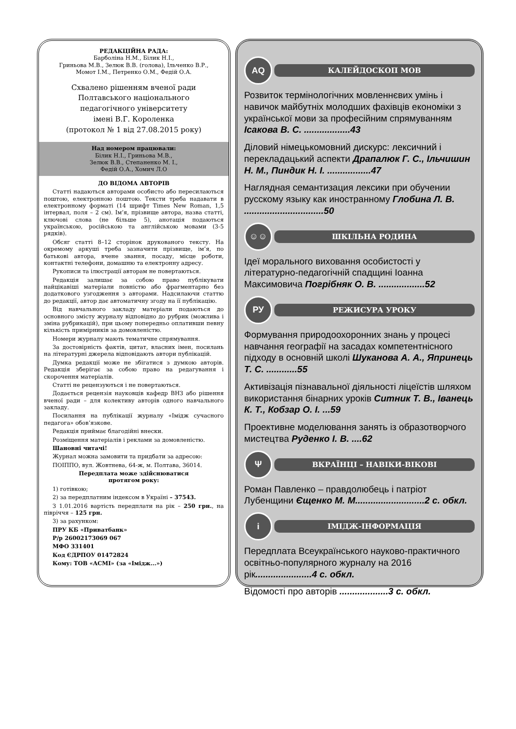РЕДАКЦІЙНА РАДА:
Барболіна Н.М., Білик Н.І.,
Гриньова М.В., Зелюк В.В. (голова), Ільченко В.Р.,
Момот І.М., Петренко О.М., Федій О.А.
Схвалено рішенням вченої ради
Полтавського національного
педагогічного університету
імені В.Г. Короленка
(протокол № 1 від 27.08.2015 року)
Над номером працювали:
Білик Н.І., Гриньова М.В.,
Зелюк В.В., Степаненко М. І.,
Федій О.А., Хомич Л.О
ДО ВІДОМА АВТОРІВ
Статті надаються авторами особисто або пересилаються поштою, електронною поштою. Тексти треба надавати в електронному форматі (14 шрифт Times New Roman, 1,5 інтервал, поля – 2 см). Ім’я, прізвище автора, назва статті, ключові слова (не більше 5), анотація подаються українською, російською та англійською мовами (3-5 рядків).
Обсяг статті 8–12 сторінок друкованого тексту. На окремому аркуші треба зазначити прізвище, ім’я, по батькові автора, вчене звання, посаду, місце роботи, контактні телефони, домашню та електронну адресу.
Рукописи та ілюстрації авторам не повертаються.
Редакція залишає за собою право публікувати найцікавіші матеріали повністю або фрагментарно без додаткового узгодження з авторами. Надсилаючи статтю до редакції, автор дає автоматичну згоду на її публікацію.
Від навчального закладу матеріали подаються до основного змісту журналу відповідно до рубрик (можлива і зміна рубрикацій), при цьому попередньо оплативши певну кількість примірників за домовленістю.
Номери журналу мають тематичне спрямування.
За достовірність фактів, цитат, власних імен, посилань на літературні джерела відповідають автори публікацій.
Думка редакції може не збігатися з думкою авторів. Редакція зберігає за собою право на редагування і скорочення матеріалів.
Статті не рецензуються і не повертаються.
Додається рецензія науковців кафедр ВНЗ або рішення вченої ради – для колективу авторів одного навчального закладу.
Посилання на публікації журналу «Імідж сучасного педагога» обов’язкове.
Редакція приймає благодійні внески.
Розміщення матеріалів і реклами за домовленістю.
Шановні читачі!
Журнал можна замовити та придбати за адресою:
ПОІППО, вул. Жовтнева, 64-ж, м. Полтава, 36014.
Передплата може здійснюватися
протягом року:
1) готівкою;
2) за передплатним індексом в Україні – 37543.
З 1.01.2016 вартість передплати на рік – 250 грн., на півріччя – 125 грн.
3) за рахунком:
ПРУ КБ «Приватбанк»
Р/р 26002173069 067
МФО 331401
Код ЄДРПОУ 01472824
Кому: ТОВ «АСМІ» (за «Імідж...»)
AQ
КАЛЕЙДОСКОП МОВ
Розвиток термінологічних мовленнєвих умінь і навичок майбутніх молодших фахівців економіки з української мови за професійним спрямуванням Ісакова В. С. ..................43
Діловий німецькомовний дискурс: лексичний і перекладацький аспекти Драпалюк Г. С., Ільчишин Н. М., Пиндик Н. І. .................47
Наглядная семантизация лексики при обучении русскому языку как иностранному Глобина Л. В. ...............................50
☺☺
ШКІЛЬНА РОДИНА
Ідеї морального виховання особистості у літературно-педагогічній спадщині Іоанна Максимовича Погрібняк О. В. ..................52
РУ
РЕЖИСУРА УРОКУ
Формування природоохоронних знань у процесі навчання географії на засадах компетентнісного підходу в основній школі Шуканова А. А., Япринець Т. С. ............55
Активізація пізнавальної діяльності ліцеїстів шляхом використання бінарних уроків Ситник Т. В., Іванець К. Т., Кобзар О. І. ...59
Проективне моделювання занять із образотворчого мистецтва Руденко І. В. ....62
Ψ
ВКРАЇНЦІ – НАВІКИ-ВІКОВІ
Роман Павленко – правдолюбець і патріот Лубенщини Єщенко М. М...........................2 с. обкл.
i
ІМІДЖ-ІНФОРМАЦІЯ
Передплата Всеукраїнського науково-практичного освітньо-популярного журналу на 2016 рік......................4 с. обкл.
Відомості про авторів ...................3 с. обкл.